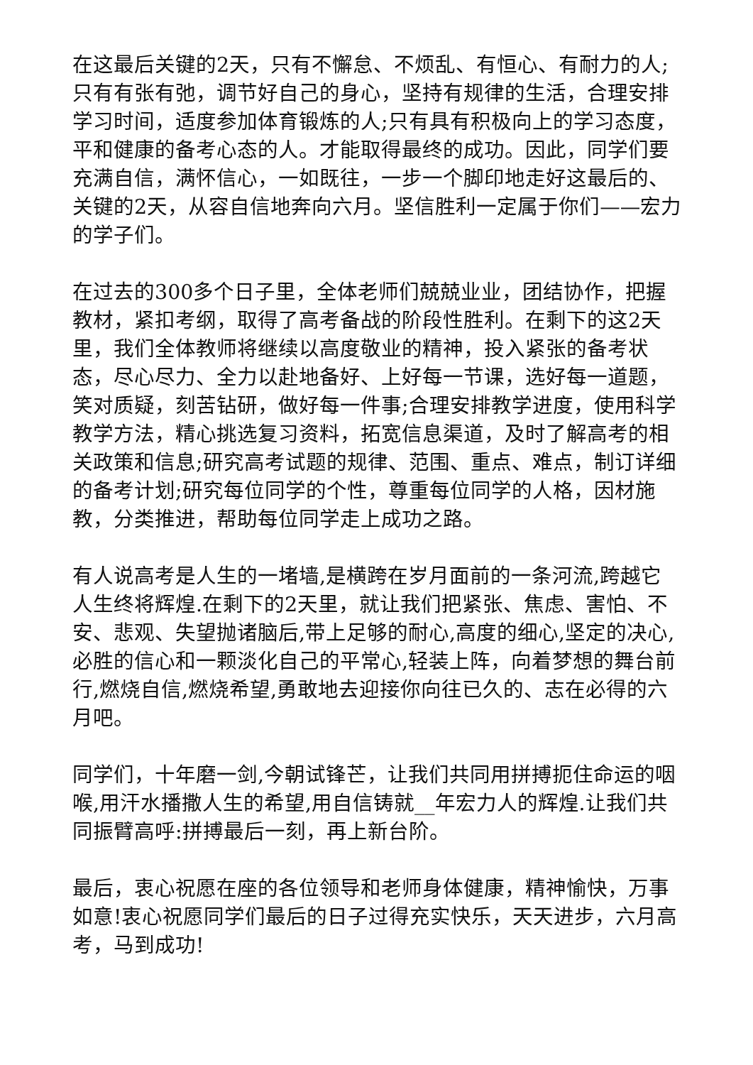在这最后关键的2天，只有不懈怠、不烦乱、有恒心、有耐力的人;只有有张有弛，调节好自己的身心，坚持有规律的生活，合理安排学习时间，适度参加体育锻炼的人;只有具有积极向上的学习态度，平和健康的备考心态的人。才能取得最终的成功。因此，同学们要充满自信，满怀信心，一如既往，一步一个脚印地走好这最后的、关键的2天，从容自信地奔向六月。坚信胜利一定属于你们——宏力的学子们。
在过去的300多个日子里，全体老师们兢兢业业，团结协作，把握教材，紧扣考纲，取得了高考备战的阶段性胜利。在剩下的这2天里，我们全体教师将继续以高度敬业的精神，投入紧张的备考状态，尽心尽力、全力以赴地备好、上好每一节课，选好每一道题，笑对质疑，刻苦钻研，做好每一件事;合理安排教学进度，使用科学教学方法，精心挑选复习资料，拓宽信息渠道，及时了解高考的相关政策和信息;研究高考试题的规律、范围、重点、难点，制订详细的备考计划;研究每位同学的个性，尊重每位同学的人格，因材施教，分类推进，帮助每位同学走上成功之路。
有人说高考是人生的一堵墙,是横跨在岁月面前的一条河流,跨越它人生终将辉煌.在剩下的2天里，就让我们把紧张、焦虑、害怕、不安、悲观、失望抛诸脑后,带上足够的耐心,高度的细心,坚定的决心,必胜的信心和一颗淡化自己的平常心,轻装上阵，向着梦想的舞台前行,燃烧自信,燃烧希望,勇敢地去迎接你向往已久的、志在必得的六月吧。
同学们，十年磨一剑,今朝试锋芒，让我们共同用拼搏扼住命运的咽喉,用汗水播撒人生的希望,用自信铸就__年宏力人的辉煌.让我们共同振臂高呼:拼搏最后一刻，再上新台阶。
最后，衷心祝愿在座的各位领导和老师身体健康，精神愉快，万事如意!衷心祝愿同学们最后的日子过得充实快乐，天天进步，六月高考，马到成功!